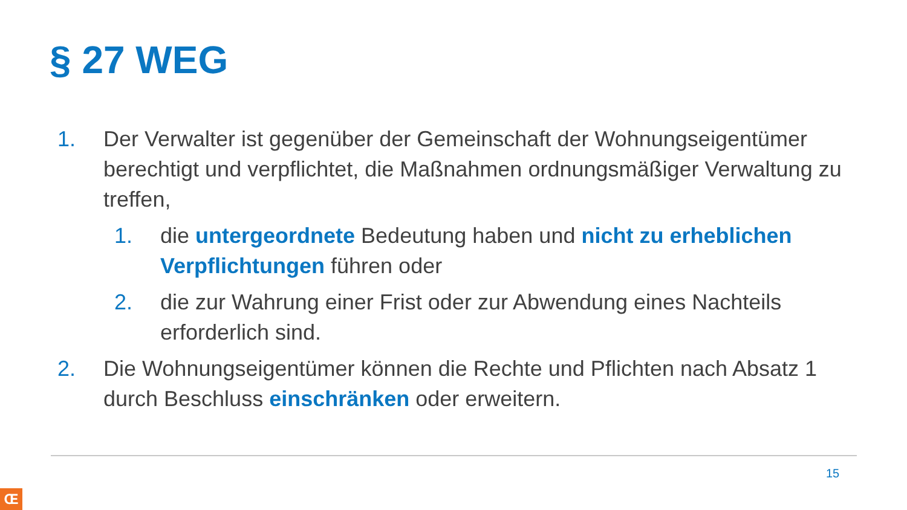§ 27 WEG
1. Der Verwalter ist gegenüber der Gemeinschaft der Wohnungseigentümer berechtigt und verpflichtet, die Maßnahmen ordnungsmäßiger Verwaltung zu treffen,
1. die untergeordnete Bedeutung haben und nicht zu erheblichen Verpflichtungen führen oder
2. die zur Wahrung einer Frist oder zur Abwendung eines Nachteils erforderlich sind.
2. Die Wohnungseigentümer können die Rechte und Pflichten nach Absatz 1 durch Beschluss einschränken oder erweitern.
15
Œ